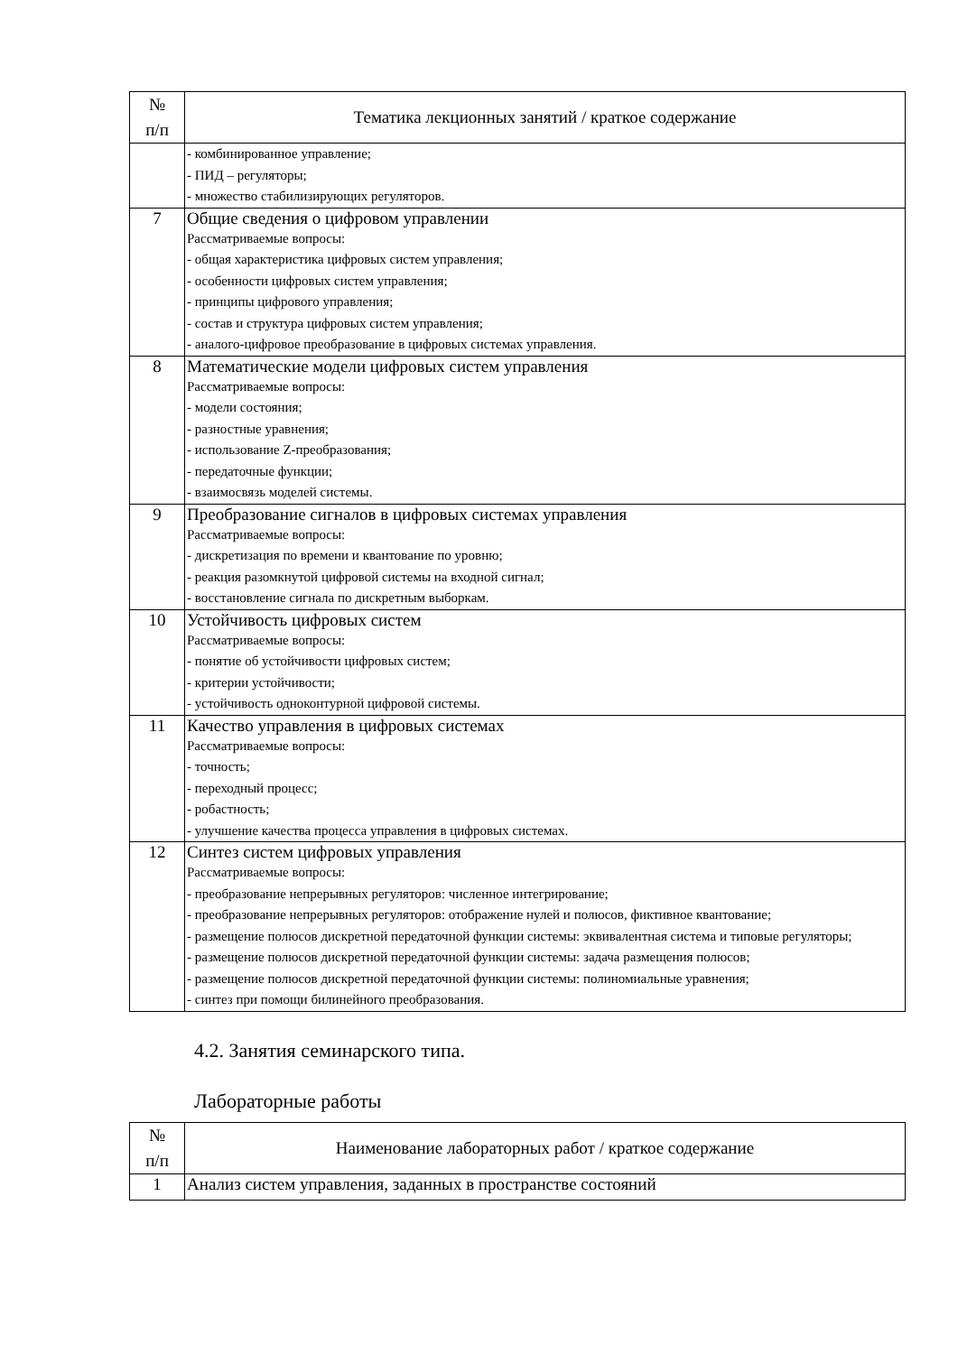| № п/п | Тематика лекционных занятий / краткое содержание |
| --- | --- |
| | - комбинированное управление; - ПИД – регуляторы; - множество стабилизирующих регуляторов. |
| 7 | Общие сведения о цифровом управлении Рассматриваемые вопросы: - общая характеристика цифровых систем управления; - особенности цифровых систем управления; - принципы цифрового управления; - состав и структура цифровых систем управления; - аналого-цифровое преобразование в цифровых системах управления. |
| 8 | Математические модели цифровых систем управления Рассматриваемые вопросы: - модели состояния; - разностные уравнения; - использование Z-преобразования; - передаточные функции; - взаимосвязь моделей системы. |
| 9 | Преобразование сигналов в цифровых системах управления Рассматриваемые вопросы: - дискретизация по времени и квантование по уровню; - реакция разомкнутой цифровой системы на входной сигнал; - восстановление сигнала по дискретным выборкам. |
| 10 | Устойчивость цифровых систем Рассматриваемые вопросы: - понятие об устойчивости цифровых систем; - критерии устойчивости; - устойчивость одноконтурной цифровой системы. |
| 11 | Качество управления в цифровых системах Рассматриваемые вопросы: - точность; - переходный процесс; - робастность; - улучшение качества процесса управления в цифровых системах. |
| 12 | Синтез систем цифровых управления Рассматриваемые вопросы: - преобразование непрерывных регуляторов: численное интегрирование; - преобразование непрерывных регуляторов: отображение нулей и полюсов, фиктивное квантование; - размещение полюсов дискретной передаточной функции системы: эквивалентная система и типовые регуляторы; - размещение полюсов дискретной передаточной функции системы: задача размещения полюсов; - размещение полюсов дискретной передаточной функции системы: полиномиальные уравнения; - синтез при помощи билинейного преобразования. |
4.2. Занятия семинарского типа.
Лабораторные работы
| № п/п | Наименование лабораторных работ / краткое содержание |
| --- | --- |
| 1 | Анализ систем управления, заданных в пространстве состояний |